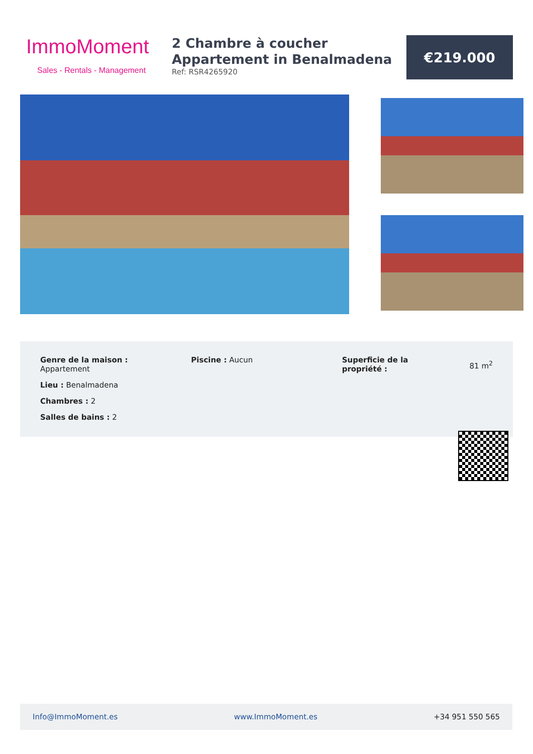ImmoMoment
Sales - Rentals - Management
2 Chambre à coucher Appartement in Benalmadena
Ref: RSR4265920
€219.000
Genre de la maison :
Appartement
Lieu : Benalmadena
Chambres : 2
Salles de bains : 2
Piscine : Aucun Superficie de la
propriété :
81 m<sup>2</sup>
Info@ImmoMoment.es www.ImmoMoment.es +34 951 550 565